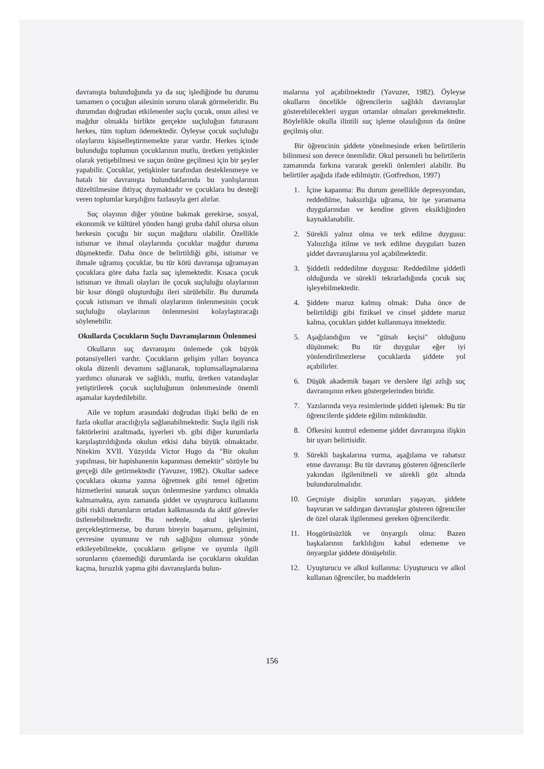davranışta bulunduğunda ya da suç işlediğinde bu durumu tamamen o çocuğun ailesinin sorunu olarak görmeleridir. Bu durumdan doğrudan etkilenenler suçlu çocuk, onun ailesi ve mağdur olmakla birlikte gerçekte suçluluğun faturasını herkes, tüm toplum ödemektedir. Öyleyse çocuk suçluluğu olaylarını kişiselleştirmemekte yarar vardır. Herkes içinde bulunduğu toplumun çocuklarının mutlu, üretken yetişkinler olarak yetişebilmesi ve suçun önüne geçilmesi için bir şeyler yapabilir. Çocuklar, yetişkinler tarafından desteklenmeye ve hatalı bir davranışta bulunduklarında bu yanlışlarının düzeltilmesine ihtiyaç duymaktadır ve çocuklara bu desteği veren toplumlar karşılığını fazlasıyla geri alırlar.
Suç olayının diğer yönüne bakmak gerekirse, sosyal, ekonomik ve kültürel yönden hangi gruba dahil olursa olsun herkesin çocuğu bir suçun mağduru olabilir. Özellikle istismar ve ihmal olaylarında çocuklar mağdur duruma düşmektedir. Daha önce de belirtildiği gibi, istismar ve ihmale uğramış çocuklar, bu tür kötü davranışa uğramayan çocuklara göre daha fazla suç işlemektedir. Kısaca çocuk istismarı ve ihmali olayları ile çocuk suçluluğu olaylarının bir kısır döngü oluşturduğu ileri sürülebilir. Bu durumda çocuk istismarı ve ihmali olaylarının önlenmesinin çocuk suçluluğu olaylarının önlenmesini kolaylaştıracağı söylenebilir.
Okullarda Çocukların Suçlu Davranışlarının Önlenmesi
Okulların suç davranışını önlemede çok büyük potansiyelleri vardır. Çocukların gelişim yılları boyunca okula düzenli devamını sağlanarak, toplumsallaşmalarına yardımcı olunarak ve sağlıklı, mutlu, üretken vatandaşlar yetiştirilerek çocuk suçluluğunun önlenmesinde önemli aşamalar kaydedilebilir.
Aile ve toplum arasındaki doğrudan ilişki belki de en fazla okullar aracılığıyla sağlanabilmektedir. Suçla ilgili risk faktörlerini azaltmada, işyerleri vb. gibi diğer kurumlarla karşılaştırıldığında okulun etkisi daha büyük olmaktadır. Nitekim XVII. Yüzyılda Victor Hugo da "Bir okulun yapılması, bir hapishanenin kapanması demektir" sözüyle bu gerçeği dile getirmektedir (Yavuzer, 1982). Okullar sadece çocuklara okuma yazma öğretmek gibi temel öğretim hizmetlerini sunarak suçun önlenmesine yardımcı olmakla kalmamakta, aynı zamanda şiddet ve uyuşturucu kullanımı gibi riskli durumların ortadan kalkmasında da aktif görevler üstlenebilmektedir. Bu nedenle, okul işlevlerini gerçekleştirmezse, bu durum bireyin başarısını, gelişimini, çevresine uyumunu ve ruh sağlığını olumsuz yönde etkileyebilmekte, çocukların gelişme ve uyumla ilgili sorunlarını çözemediği durumlarda ise çocukların okuldan kaçma, hırsızlık yapma gibi davranışlarda bulun-
malarına yol açabilmektedir (Yavuzer, 1982). Öyleyse okulların öncelikle öğrencilerin sağlıklı davranışlar gösterebilecekleri uygun ortamlar olmaları gerekmektedir. Böylelikle okulla ilintili suç işleme olasılığının da önüne geçilmiş olur.
Bir öğrencinin şiddete yönelmesinde erken belirtilerin bilinmesi son derece önemlidir. Okul personeli bu belirtilerin zamanında farkına vararak gerekli önlemleri alabilir. Bu belirtiler aşağıda ifade edilmiştir. (Gotfredson, 1997)
1. İçine kapanma: Bu durum genellikle depresyondan, reddedilme, haksızlığa uğrama, bir işe yaramama duygularından ve kendine güven eksikliğinden kaynaklanabilir.
2. Sürekli yalnız olma ve terk edilme duygusu: Yalnızlığa itilme ve terk edilme duyguları bazen şiddet davranışlarına yol açabilmektedir.
3. Şiddetli reddedilme duygusu: Reddedilme şiddetli olduğunda ve sürekli tekrarladığında çocuk suç işleyebilmektedir.
4. Şiddete maruz kalmış olmak: Daha önce de belirtildiği gibi fiziksel ve cinsel şiddete maruz kalma, çocukları şiddet kullanmaya itmektedir.
5. Aşağılandığını ve "günah keçisi" olduğunu düşünmek: Bu tür duygular eğer iyi yönlendirilmezlerse çocuklarda şiddete yol açabilirler.
6. Düşük akademik başarı ve derslere ilgi azlığı suç davranışının erken göstergelerinden biridir.
7. Yazılarında veya resimlerinde şiddeti işlemek: Bu tür öğrencilerde şiddete eğilim mümkündür.
8. Öfkesini kontrol edememe şiddet davranışına ilişkin bir uyarı belirtisidir.
9. Sürekli başkalarına vurma, aşağılama ve rahatsız etme davranışı: Bu tür davranış gösteren öğrencilerle yakından ilgilenilmeli ve sürekli göz altında bulundurulmalıdır.
10. Geçmişte disiplin sorunları yaşayan, şiddete başvuran ve saldırgan davranışlar gösteren öğrenciler de özel olarak ilgilenmesi gereken öğrencilerdir.
11. Hoşgörüsüzlük ve önyargılı olma: Bazen başkalarının farklılığını kabul edememe ve önyargılar şiddete dönüşebilir.
12. Uyuşturucu ve alkol kullanma: Uyuşturucu ve alkol kullanan öğrenciler, bu maddelerin
156